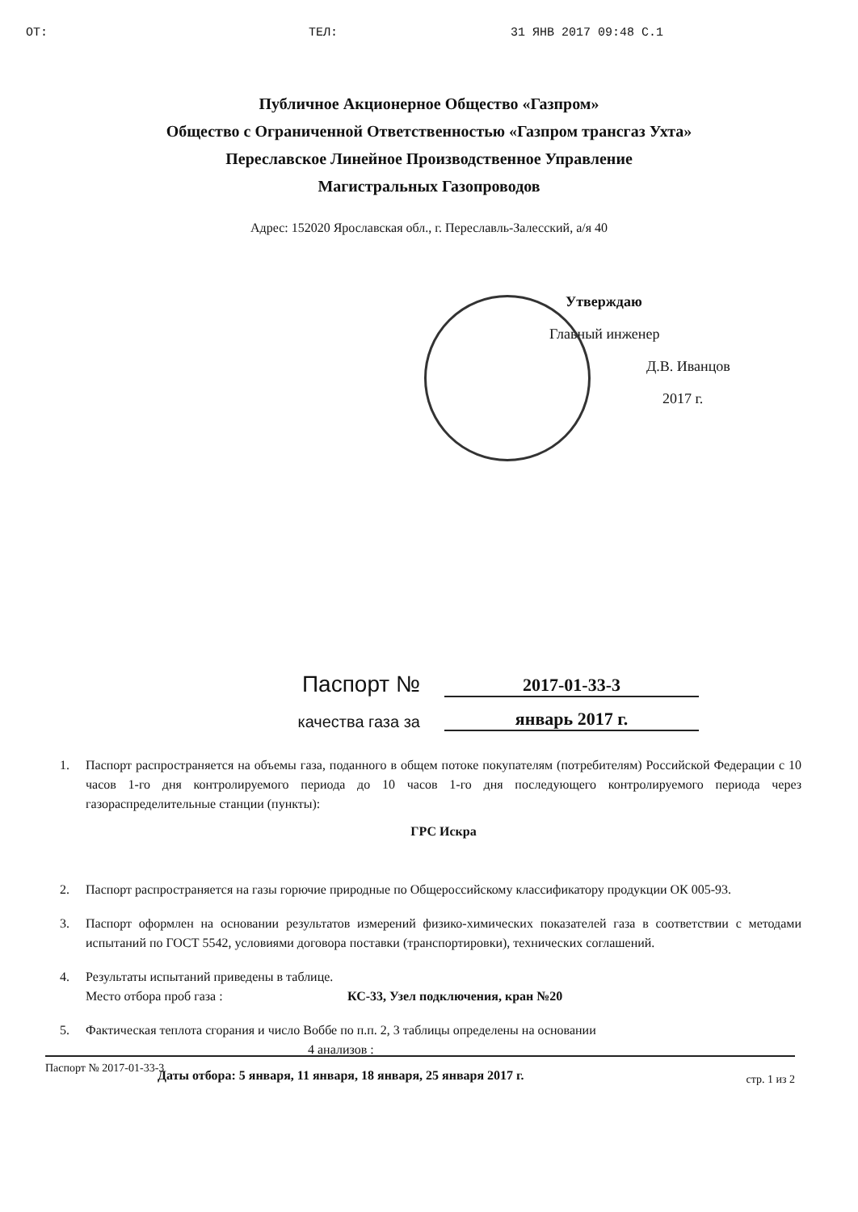OT: ТЕЛ: 31 ЯНВ 2017 09:48 С.1
Публичное Акционерное Общество «Газпром»
Общество с Ограниченной Ответственностью «Газпром трансгаз Ухта»
Переславское Линейное Производственное Управление
Магистральных Газопроводов
Адрес: 152020 Ярославская обл., г. Переславль-Залесский, а/я 40
Утверждаю
Главный инженер
Д.В. Иванцов
2017 г.
Паспорт № 2017-01-33-3
качества газа за январь 2017 г.
1. Паспорт распространяется на объемы газа, поданного в общем потоке покупателям (потребителям) Российской Федерации с 10 часов 1-го дня контролируемого периода до 10 часов 1-го дня последующего контролируемого периода через газораспределительные станции (пункты):
ГРС Искра
2. Паспорт распространяется на газы горючие природные по Общероссийскому классификатору продукции ОК 005-93.
3. Паспорт оформлен на основании результатов измерений физико-химических показателей газа в соответствии с методами испытаний по ГОСТ 5542, условиями договора поставки (транспортировки), технических соглашений.
4. Результаты испытаний приведены в таблице.
Место отбора проб газа : КС-33, Узел подключения, кран №20
5. Фактическая теплота сгорания и число Воббе по п.п. 2, 3 таблицы определены на основании
4 анализов :
Даты отбора: 5 января, 11 января, 18 января, 25 января 2017 г.
Паспорт № 2017-01-33-3 стр. 1 из 2